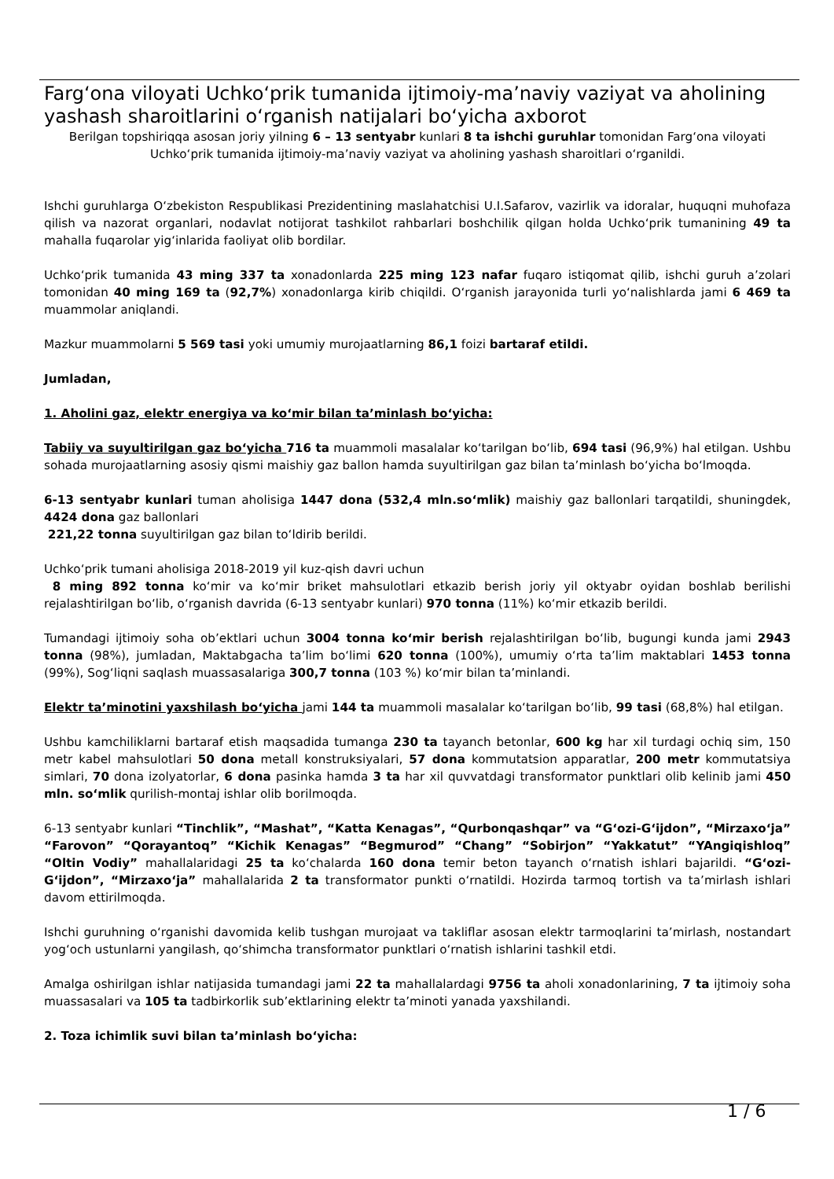Farg‘ona viloyati Uchko‘prik tumanida ijtimoiy-ma’naviy vaziyat va aholining yashash sharoitlarini o‘rganish natijalari bo‘yicha axborot
Berilgan topshiriqqa asosan joriy yilning 6 – 13 sentyabr kunlari 8 ta ishchi guruhlar tomonidan Farg‘ona viloyati Uchko‘prik tumanida ijtimoiy-ma’naviy vaziyat va aholining yashash sharoitlari o‘rganildi.
Ishchi guruhlarga O‘zbekiston Respublikasi Prezidentining maslahatchisi U.I.Safarov, vazirlik va idoralar, huquqni muhofaza qilish va nazorat organlari, nodavlat notijorat tashkilot rahbarlari boshchilik qilgan holda Uchko‘prik tumanining 49 ta mahalla fuqarolar yig‘inlarida faoliyat olib bordilar.
Uchko‘prik tumanida 43 ming 337 ta xonadonlarda 225 ming 123 nafar fuqaro istiqomat qilib, ishchi guruh a’zolari tomonidan 40 ming 169 ta (92,7%) xonadonlarga kirib chiqildi. O‘rganish jarayonida turli yo‘nalishlarda jami 6 469 ta muammolar aniqlandi.
Mazkur muammolarni 5 569 tasi yoki umumiy murojaatlarning 86,1 foizi bartaraf etildi.
Jumladan,
1. Aholini gaz, elektr energiya va ko‘mir bilan ta’minlash bo‘yicha:
Tabiiy va suyultirilgan gaz bo‘yicha 716 ta muammoli masalalar ko‘tarilgan bo‘lib, 694 tasi (96,9%) hal etilgan. Ushbu sohada murojaatlarning asosiy qismi maishiy gaz ballon hamda suyultirilgan gaz bilan ta’minlash bo‘yicha bo‘lmoqda.
6-13 sentyabr kunlari tuman aholisiga 1447 dona (532,4 mln.so‘mlik) maishiy gaz ballonlari tarqatildi, shuningdek, 4424 dona gaz ballonlari
221,22 tonna suyultirilgan gaz bilan to‘ldirib berildi.
Uchko‘prik tumani aholisiga 2018-2019 yil kuz-qish davri uchun
8 ming 892 tonna ko‘mir va ko‘mir briket mahsulotlari etkazib berish joriy yil oktyabr oyidan boshlab berilishi rejalashtirilgan bo‘lib, o‘rganish davrida (6-13 sentyabr kunlari) 970 tonna (11%) ko‘mir etkazib berildi.
Tumandagi ijtimoiy soha ob’ektlari uchun 3004 tonna ko‘mir berish rejalashtirilgan bo‘lib, bugungi kunda jami 2943 tonna (98%), jumladan, Maktabgacha ta’lim bo‘limi 620 tonna (100%), umumiy o‘rta ta’lim maktablari 1453 tonna (99%), Sog‘liqni saqlash muassasalariga 300,7 tonna (103 %) ko‘mir bilan ta’minlandi.
Elektr ta’minotini yaxshilash bo‘yicha jami 144 ta muammoli masalalar ko‘tarilgan bo‘lib, 99 tasi (68,8%) hal etilgan.
Ushbu kamchiliklarni bartaraf etish maqsadida tumanga 230 ta tayanch betonlar, 600 kg har xil turdagi ochiq sim, 150 metr kabel mahsulotlari 50 dona metall konstruksiyalari, 57 dona kommutatsion apparatlar, 200 metr kommutatsiya simlari, 70 dona izolyatorlar, 6 dona pasinka hamda 3 ta har xil quvvatdagi transformator punktlari olib kelinib jami 450 mln. so‘mlik qurilish-montaj ishlar olib borilmoqda.
6-13 sentyabr kunlari “Tinchlik”, “Mashat”, “Katta Kenagas”, “Qurbonqashqar” va “G‘ozi-G‘ijdon”, “Mirzaxo‘ja” “Farovon” “Qorayantoq” “Kichik Kenagas” “Begmurod” “Chang” “Sobirjon” “Yakkatut” “YAngiqishloq” “Oltin Vodiy” mahallalaridagi 25 ta ko‘chalarda 160 dona temir beton tayanch o‘rnatish ishlari bajarildi. “G‘ozi-G‘ijdon”, “Mirzaxo‘ja” mahallalarida 2 ta transformator punkti o‘rnatildi. Hozirda tarmoq tortish va ta’mirlash ishlari davom ettirilmoqda.
Ishchi guruhning o‘rganishi davomida kelib tushgan murojaat va takliflar asosan elektr tarmoqlarini ta’mirlash, nostandart yog‘och ustunlarni yangilash, qo‘shimcha transformator punktlari o‘rnatish ishlarini tashkil etdi.
Amalga oshirilgan ishlar natijasida tumandagi jami 22 ta mahallalardagi 9756 ta aholi xonadonlarining, 7 ta ijtimoiy soha muassasalari va 105 ta tadbirkorlik sub’ektlarining elektr ta’minoti yanada yaxshilandi.
2. Toza ichimlik suvi bilan ta’minlash bo‘yicha:
1 / 6